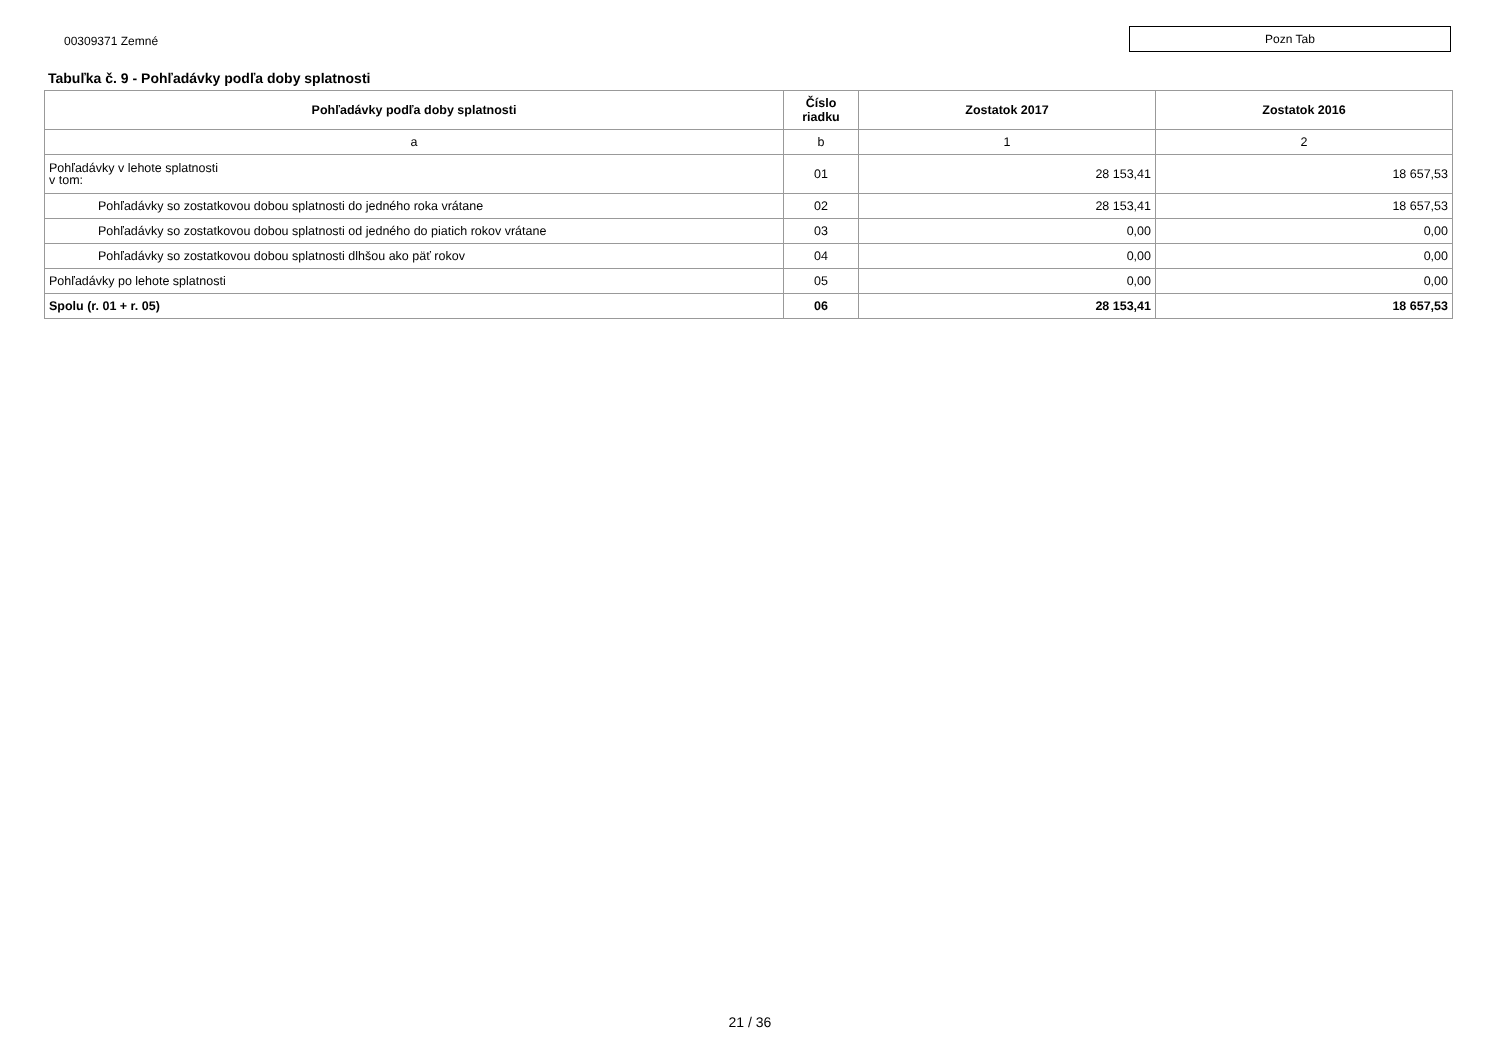00309371 Zemné
Pozn Tab
Tabuľka č. 9 - Pohľadávky podľa doby splatnosti
| Pohľadávky podľa doby splatnosti | Číslo riadku | Zostatok 2017 | Zostatok 2016 |
| --- | --- | --- | --- |
| a | b | 1 | 2 |
| Pohľadávky v lehote splatnosti v tom: | 01 | 28 153,41 | 18 657,53 |
| Pohľadávky so zostatkovou dobou splatnosti do jedného roka vrátane | 02 | 28 153,41 | 18 657,53 |
| Pohľadávky so zostatkovou dobou splatnosti od jedného do piatich rokov vrátane | 03 | 0,00 | 0,00 |
| Pohľadávky so zostatkovou dobou splatnosti dlhšou ako päť rokov | 04 | 0,00 | 0,00 |
| Pohľadávky po lehote splatnosti | 05 | 0,00 | 0,00 |
| Spolu (r. 01 + r. 05) | 06 | 28 153,41 | 18 657,53 |
21 / 36